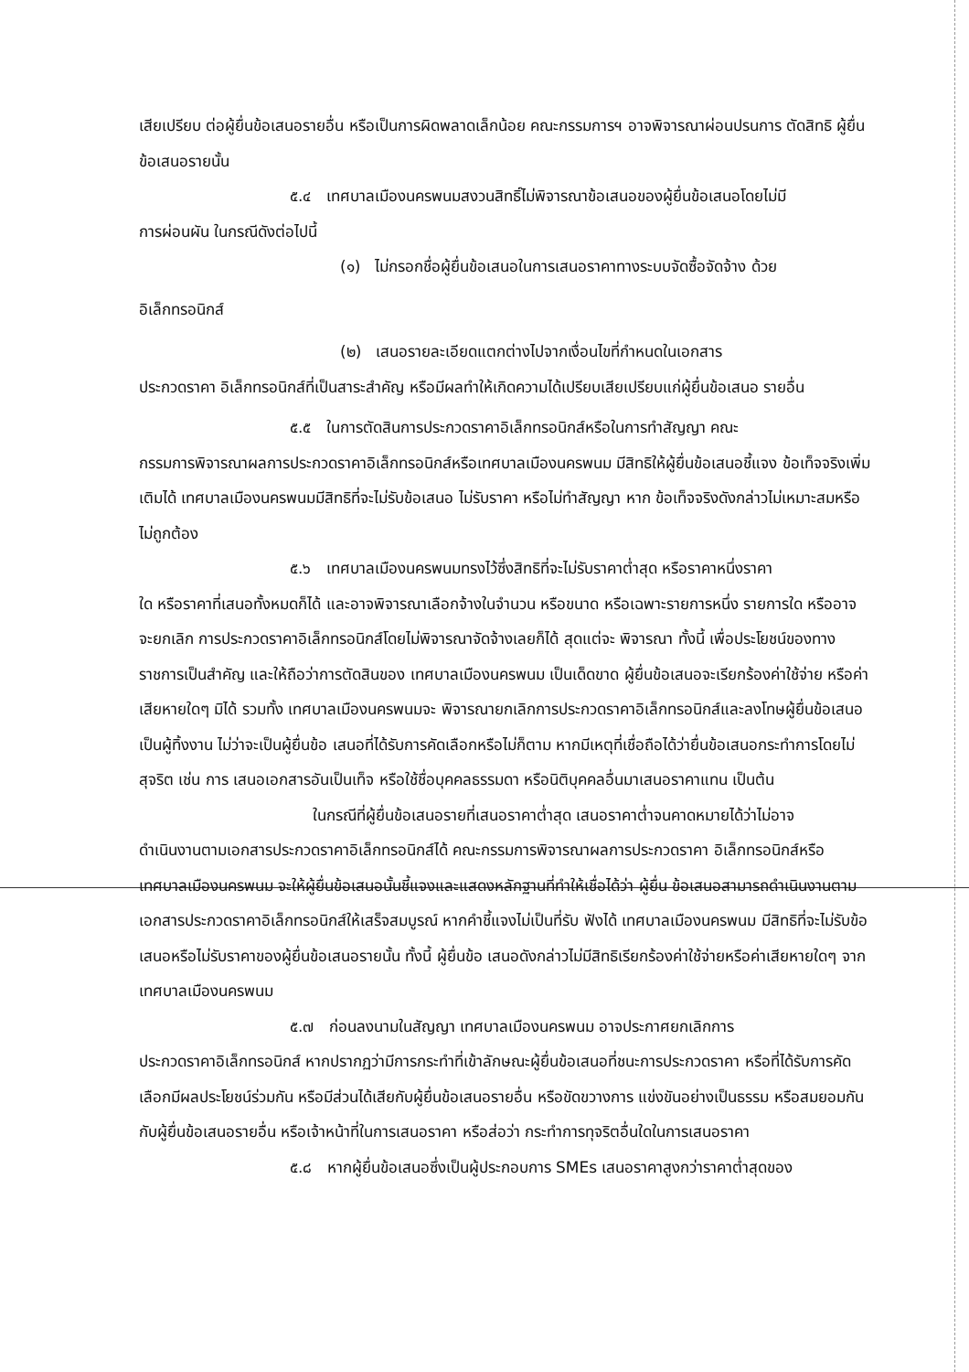เสียเปรียบ ต่อผู้ยื่นข้อเสนอรายอื่น หรือเป็นการผิดพลาดเล็กน้อย คณะกรรมการฯ อาจพิจารณาผ่อนปรนการ ตัดสิทธิ ผู้ยื่นข้อเสนอรายนั้น
๕.๔ เทศบาลเมืองนครพนมสงวนสิทธิ์ไม่พิจารณาข้อเสนอของผู้ยื่นข้อเสนอโดยไม่มี
การผ่อนผัน ในกรณีดังต่อไปนี้
(๑) ไม่กรอกชื่อผู้ยื่นข้อเสนอในการเสนอราคาทางระบบจัดซื้อจัดจ้าง ด้วย
อิเล็กทรอนิกส์
(๒) เสนอรายละเอียดแตกต่างไปจากเงื่อนไขที่กำหนดในเอกสาร
ประกวดราคา อิเล็กทรอนิกส์ที่เป็นสาระสำคัญ หรือมีผลทำให้เกิดความได้เปรียบเสียเปรียบแก่ผู้ยื่นข้อเสนอ รายอื่น
๕.๕ ในการตัดสินการประกวดราคาอิเล็กทรอนิกส์หรือในการทำสัญญา คณะ
กรรมการพิจารณาผลการประกวดราคาอิเล็กทรอนิกส์หรือเทศบาลเมืองนครพนม มีสิทธิให้ผู้ยื่นข้อเสนอชี้แจง ข้อเท็จจริงเพิ่มเติมได้ เทศบาลเมืองนครพนมมีสิทธิที่จะไม่รับข้อเสนอ ไม่รับราคา หรือไม่ทำสัญญา หาก ข้อเท็จจริงดังกล่าวไม่เหมาะสมหรือไม่ถูกต้อง
๕.๖ เทศบาลเมืองนครพนมทรงไว้ซึ่งสิทธิที่จะไม่รับราคาต่ำสุด หรือราคาหนึ่งราคา
ใด หรือราคาที่เสนอทั้งหมดก็ได้ และอาจพิจารณาเลือกจ้างในจำนวน หรือขนาด หรือเฉพาะรายการหนึ่ง รายการใด หรืออาจจะยกเลิก การประกวดราคาอิเล็กทรอนิกส์โดยไม่พิจารณาจัดจ้างเลยก็ได้ สุดแต่จะ พิจารณา ทั้งนี้ เพื่อประโยชน์ของทางราชการเป็นสำคัญ และให้ถือว่าการตัดสินของ เทศบาลเมืองนครพนม เป็นเด็ดขาด ผู้ยื่นข้อเสนอจะเรียกร้องค่าใช้จ่าย หรือค่าเสียหายใดๆ มิได้ รวมทั้ง เทศบาลเมืองนครพนมจะ พิจารณายกเลิกการประกวดราคาอิเล็กทรอนิกส์และลงโทษผู้ยื่นข้อเสนอเป็นผู้ทิ้งงาน ไม่ว่าจะเป็นผู้ยื่นข้อ เสนอที่ได้รับการคัดเลือกหรือไม่ก็ตาม หากมีเหตุที่เชื่อถือได้ว่ายื่นข้อเสนอกระทำการโดยไม่สุจริต เช่น การ เสนอเอกสารอันเป็นเท็จ หรือใช้ชื่อบุคคลธรรมดา หรือนิติบุคคลอื่นมาเสนอราคาแทน เป็นต้น
ในกรณีที่ผู้ยื่นข้อเสนอรายที่เสนอราคาต่ำสุด เสนอราคาต่ำจนคาดหมายได้ว่าไม่อาจ
ดำเนินงานตามเอกสารประกวดราคาอิเล็กทรอนิกส์ได้ คณะกรรมการพิจารณาผลการประกวดราคา อิเล็กทรอนิกส์หรือเทศบาลเมืองนครพนม จะให้ผู้ยื่นข้อเสนอนั้นชี้แจงและแสดงหลักฐานที่ทำให้เชื่อได้ว่า ผู้ยื่น ข้อเสนอสามารถดำเนินงานตามเอกสารประกวดราคาอิเล็กทรอนิกส์ให้เสร็จสมบูรณ์ หากคำชี้แจงไม่เป็นที่รับ ฟังได้ เทศบาลเมืองนครพนม มีสิทธิที่จะไม่รับข้อเสนอหรือไม่รับราคาของผู้ยื่นข้อเสนอรายนั้น ทั้งนี้ ผู้ยื่นข้อ เสนอดังกล่าวไม่มีสิทธิเรียกร้องค่าใช้จ่ายหรือค่าเสียหายใดๆ จากเทศบาลเมืองนครพนม
๕.๗ ก่อนลงนามในสัญญา เทศบาลเมืองนครพนม อาจประกาศยกเลิกการ
ประกวดราคาอิเล็กทรอนิกส์ หากปรากฏว่ามีการกระทำที่เข้าลักษณะผู้ยื่นข้อเสนอที่ชนะการประกวดราคา หรือที่ได้รับการคัดเลือกมีผลประโยชน์ร่วมกัน หรือมีส่วนได้เสียกับผู้ยื่นข้อเสนอรายอื่น หรือขัดขวางการ แข่งขันอย่างเป็นธรรม หรือสมยอมกันกับผู้ยื่นข้อเสนอรายอื่น หรือเจ้าหน้าที่ในการเสนอราคา หรือส่อว่า กระทำการทุจริตอื่นใดในการเสนอราคา
๕.๘ หากผู้ยื่นข้อเสนอซึ่งเป็นผู้ประกอบการ SMEs เสนอราคาสูงกว่าราคาต่ำสุดของ